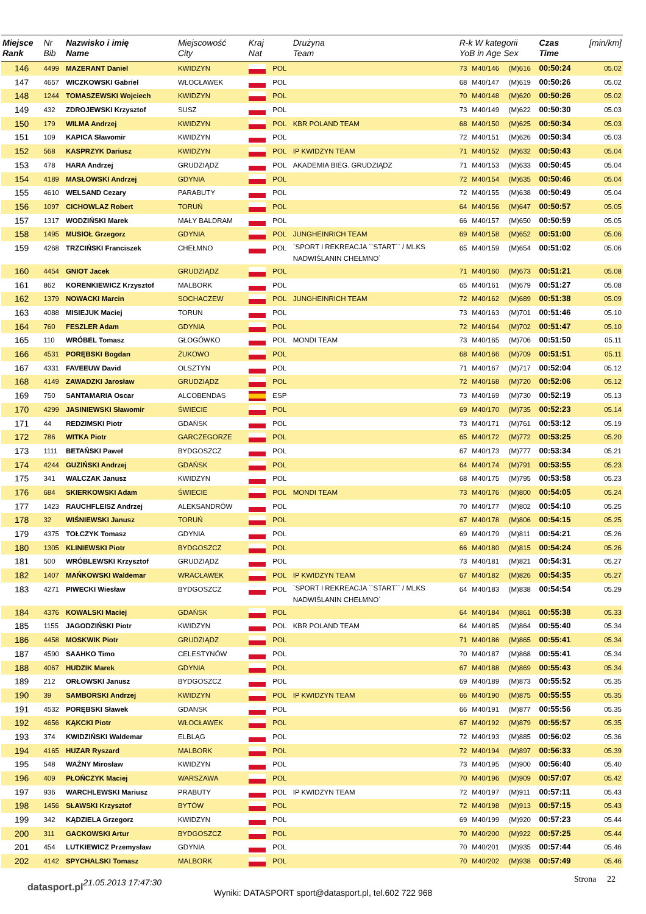| Miejsce Rank | Nr Bib | Nazwisko i imię Name | Miejscowość City | Kraj Nat | | Drużyna Team | R-k W kategorii YoB in Age Sex | | | Czas Time | [min/km] |
| --- | --- | --- | --- | --- | --- | --- | --- | --- | --- | --- | --- |
| 146 | 4499 | MAZERANT Daniel | KWIDZYN | | POL | | 73 | M40/146 | (M)616 | 00:50:24 | 05.02 |
| 147 | 4657 | WICZKOWSKI Gabriel | WŁOCŁAWEK | | POL | | 68 | M40/147 | (M)619 | 00:50:26 | 05.02 |
| 148 | 1244 | TOMASZEWSKI Wojciech | KWIDZYN | | POL | | 70 | M40/148 | (M)620 | 00:50:26 | 05.02 |
| 149 | 432 | ZDROJEWSKI Krzysztof | SUSZ | | POL | | 73 | M40/149 | (M)622 | 00:50:30 | 05.03 |
| 150 | 179 | WILMA Andrzej | KWIDZYN | | POL | KBR POLAND TEAM | 68 | M40/150 | (M)625 | 00:50:34 | 05.03 |
| 151 | 109 | KAPICA Sławomir | KWIDZYN | | POL | | 72 | M40/151 | (M)626 | 00:50:34 | 05.03 |
| 152 | 568 | KASPRZYK Dariusz | KWIDZYN | | POL | IP KWIDZYN TEAM | 71 | M40/152 | (M)632 | 00:50:43 | 05.04 |
| 153 | 478 | HARA Andrzej | GRUDZIĄDZ | | POL | AKADEMIA BIEG. GRUDZIĄDZ | 71 | M40/153 | (M)633 | 00:50:45 | 05.04 |
| 154 | 4189 | MASŁOWSKI Andrzej | GDYNIA | | POL | | 72 | M40/154 | (M)635 | 00:50:46 | 05.04 |
| 155 | 4610 | WELSAND Cezary | PARABUTY | | POL | | 72 | M40/155 | (M)638 | 00:50:49 | 05.04 |
| 156 | 1097 | CICHOWLAZ Robert | TORUŃ | | POL | | 64 | M40/156 | (M)647 | 00:50:57 | 05.05 |
| 157 | 1317 | WODZIŃSKI Marek | MAŁY BALDRAM | | POL | | 66 | M40/157 | (M)650 | 00:50:59 | 05.05 |
| 158 | 1495 | MUSIOŁ Grzegorz | GDYNIA | | POL | JUNGHEINRICH TEAM | 69 | M40/158 | (M)652 | 00:51:00 | 05.06 |
| 159 | 4268 | TRZCIŃSKI Franciszek | CHEŁMNO | | POL | `SPORT I REKREACJA ``START`` / MLKS NADWIŚLANIN CHEŁMNO` | 65 | M40/159 | (M)654 | 00:51:02 | 05.06 |
| 160 | 4454 | GNIOT Jacek | GRUDZIĄDZ | | POL | | 71 | M40/160 | (M)673 | 00:51:21 | 05.08 |
| 161 | 862 | KORENKIEWICZ Krzysztof | MALBORK | | POL | | 65 | M40/161 | (M)679 | 00:51:27 | 05.08 |
| 162 | 1379 | NOWACKI Marcin | SOCHACZEW | | POL | JUNGHEINRICH TEAM | 72 | M40/162 | (M)689 | 00:51:38 | 05.09 |
| 163 | 4088 | MISIEJUK Maciej | TORUN | | POL | | 73 | M40/163 | (M)701 | 00:51:46 | 05.10 |
| 164 | 760 | FESZLER Adam | GDYNIA | | POL | | 72 | M40/164 | (M)702 | 00:51:47 | 05.10 |
| 165 | 110 | WRÓBEL Tomasz | GŁOGÓWKO | | POL | MONDI TEAM | 73 | M40/165 | (M)706 | 00:51:50 | 05.11 |
| 166 | 4531 | PORĘBSKI Bogdan | ŻUKOWO | | POL | | 68 | M40/166 | (M)709 | 00:51:51 | 05.11 |
| 167 | 4331 | FAVEEUW David | OLSZTYN | | POL | | 71 | M40/167 | (M)717 | 00:52:04 | 05.12 |
| 168 | 4149 | ZAWADZKI Jarosław | GRUDZIĄDZ | | POL | | 72 | M40/168 | (M)720 | 00:52:06 | 05.12 |
| 169 | 750 | SANTAMARIA Oscar | ALCOBENDAS | | ESP | | 73 | M40/169 | (M)730 | 00:52:19 | 05.13 |
| 170 | 4299 | JASINIEWSKI Sławomir | ŚWIECIE | | POL | | 69 | M40/170 | (M)735 | 00:52:23 | 05.14 |
| 171 | 44 | REDZIMSKI Piotr | GDAŃSK | | POL | | 73 | M40/171 | (M)761 | 00:53:12 | 05.19 |
| 172 | 786 | WITKA Piotr | GARCZEGORZE | | POL | | 65 | M40/172 | (M)772 | 00:53:25 | 05.20 |
| 173 | 1111 | BETAŃSKI Paweł | BYDGOSZCZ | | POL | | 67 | M40/173 | (M)777 | 00:53:34 | 05.21 |
| 174 | 4244 | GUZIŃSKI Andrzej | GDAŃSK | | POL | | 64 | M40/174 | (M)791 | 00:53:55 | 05.23 |
| 175 | 341 | WALCZAK Janusz | KWIDZYN | | POL | | 68 | M40/175 | (M)795 | 00:53:58 | 05.23 |
| 176 | 684 | SKIERKOWSKI Adam | ŚWIECIE | | POL | MONDI TEAM | 73 | M40/176 | (M)800 | 00:54:05 | 05.24 |
| 177 | 1423 | RAUCHFLEISZ Andrzej | ALEKSANDRÓW | | POL | | 70 | M40/177 | (M)802 | 00:54:10 | 05.25 |
| 178 | 32 | WIŚNIEWSKI Janusz | TORUŃ | | POL | | 67 | M40/178 | (M)806 | 00:54:15 | 05.25 |
| 179 | 4375 | TOŁCZYK Tomasz | GDYNIA | | POL | | 69 | M40/179 | (M)811 | 00:54:21 | 05.26 |
| 180 | 1305 | KLINIEWSKI Piotr | BYDGOSZCZ | | POL | | 66 | M40/180 | (M)815 | 00:54:24 | 05.26 |
| 181 | 500 | WRÓBLEWSKI Krzysztof | GRUDZIĄDZ | | POL | | 73 | M40/181 | (M)821 | 00:54:31 | 05.27 |
| 182 | 1407 | MAŃKOWSKI Waldemar | WRACŁAWEK | | POL | IP KWIDZYN TEAM | 67 | M40/182 | (M)826 | 00:54:35 | 05.27 |
| 183 | 4271 | PIWECKI Wiesław | BYDGOSZCZ | | POL | `SPORT I REKREACJA ``START`` / MLKS NADWIŚLANIN CHEŁMNO` | 64 | M40/183 | (M)838 | 00:54:54 | 05.29 |
| 184 | 4376 | KOWALSKI Maciej | GDAŃSK | | POL | | 64 | M40/184 | (M)861 | 00:55:38 | 05.33 |
| 185 | 1155 | JAGODZIŃSKI Piotr | KWIDZYN | | POL | KBR POLAND TEAM | 64 | M40/185 | (M)864 | 00:55:40 | 05.34 |
| 186 | 4458 | MOSKWIK Piotr | GRUDZIĄDZ | | POL | | 71 | M40/186 | (M)865 | 00:55:41 | 05.34 |
| 187 | 4590 | SAAHKO Timo | CELESTYNÓW | | POL | | 70 | M40/187 | (M)868 | 00:55:41 | 05.34 |
| 188 | 4067 | HUDZIK Marek | GDYNIA | | POL | | 67 | M40/188 | (M)869 | 00:55:43 | 05.34 |
| 189 | 212 | ORŁOWSKI Janusz | BYDGOSZCZ | | POL | | 69 | M40/189 | (M)873 | 00:55:52 | 05.35 |
| 190 | 39 | SAMBORSKI Andrzej | KWIDZYN | | POL | IP KWIDZYN TEAM | 66 | M40/190 | (M)875 | 00:55:55 | 05.35 |
| 191 | 4532 | PORĘBSKI Sławek | GDANSK | | POL | | 66 | M40/191 | (M)877 | 00:55:56 | 05.35 |
| 192 | 4656 | KĄKCKI Piotr | WŁOCŁAWEK | | POL | | 67 | M40/192 | (M)879 | 00:55:57 | 05.35 |
| 193 | 374 | KWIDZIŃSKI Waldemar | ELBLĄG | | POL | | 72 | M40/193 | (M)885 | 00:56:02 | 05.36 |
| 194 | 4165 | HUZAR Ryszard | MALBORK | | POL | | 72 | M40/194 | (M)897 | 00:56:33 | 05.39 |
| 195 | 548 | WAŻNY Mirosław | KWIDZYN | | POL | | 73 | M40/195 | (M)900 | 00:56:40 | 05.40 |
| 196 | 409 | PŁOŃCZYK Maciej | WARSZAWA | | POL | | 70 | M40/196 | (M)909 | 00:57:07 | 05.42 |
| 197 | 936 | WARCHLEWSKI Mariusz | PRABUTY | | POL | IP KWIDZYN TEAM | 72 | M40/197 | (M)911 | 00:57:11 | 05.43 |
| 198 | 1456 | SŁAWSKI Krzysztof | BYTÓW | | POL | | 72 | M40/198 | (M)913 | 00:57:15 | 05.43 |
| 199 | 342 | KĄDZIELA Grzegorz | KWIDZYN | | POL | | 69 | M40/199 | (M)920 | 00:57:23 | 05.44 |
| 200 | 311 | GACKOWSKI Artur | BYDGOSZCZ | | POL | | 70 | M40/200 | (M)922 | 00:57:25 | 05.44 |
| 201 | 454 | LUTKIEWICZ Przemysław | GDYNIA | | POL | | 70 | M40/201 | (M)935 | 00:57:44 | 05.46 |
| 202 | 4142 | SPYCHALSKI Tomasz | MALBORK | | POL | | 70 | M40/202 | (M)938 | 00:57:49 | 05.46 |
datasport.pl
21.05.2013 17:47:30
Strona 22
Wyniki: DATASPORT sport@datasport.pl, tel.602 722 968